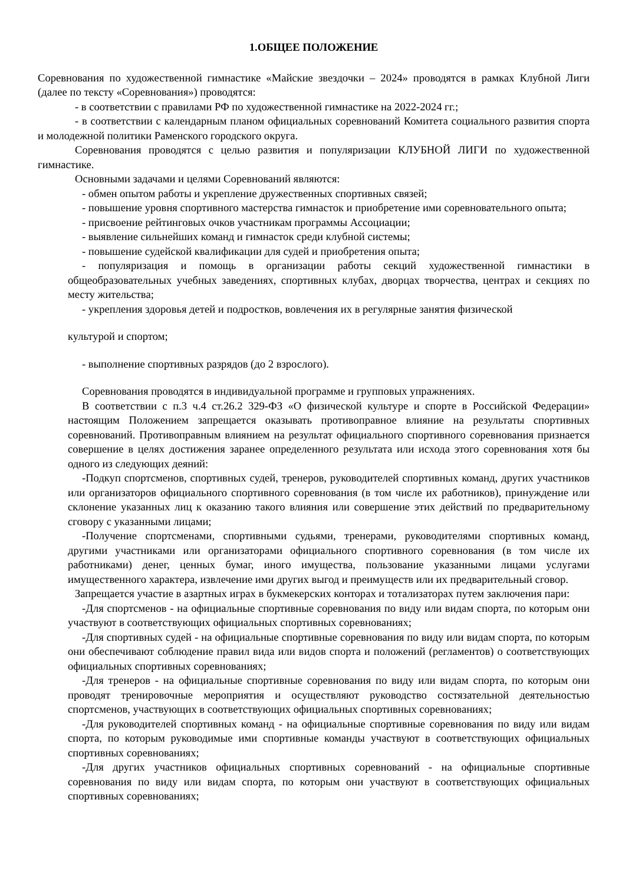1.ОБЩЕЕ ПОЛОЖЕНИЕ
Соревнования по художественной гимнастике «Майские звездочки – 2024» проводятся в рамках Клубной Лиги (далее по тексту «Соревнования») проводятся:
- в соответствии с правилами РФ по художественной гимнастике на 2022-2024 гг.;
- в соответствии с календарным планом официальных соревнований Комитета социального развития спорта и молодежной политики Раменского городского округа.
Соревнования проводятся с целью развития и популяризации КЛУБНОЙ ЛИГИ по художественной гимнастике.
Основными задачами и целями Соревнований являются:
- обмен опытом работы и укрепление дружественных спортивных связей;
- повышение уровня спортивного мастерства гимнасток и приобретение ими соревновательного опыта;
- присвоение рейтинговых очков участникам программы Ассоциации;
- выявление сильнейших команд и гимнасток среди клубной системы;
- повышение судейской квалификации для судей и приобретения опыта;
- популяризация и помощь в организации работы секций художественной гимнастики в общеобразовательных учебных заведениях, спортивных клубах, дворцах творчества, центрах и секциях по месту жительства;
- укрепления здоровья детей и подростков, вовлечения их в регулярные занятия физической
культурой и спортом;
- выполнение спортивных разрядов (до 2 взрослого).
Соревнования проводятся в индивидуальной программе и групповых упражнениях.
В соответствии с п.3 ч.4 ст.26.2 329-ФЗ «О физической культуре и спорте в Российской Федерации» настоящим Положением запрещается оказывать противоправное влияние на результаты спортивных соревнований. Противоправным влиянием на результат официального спортивного соревнования признается совершение в целях достижения заранее определенного результата или исхода этого соревнования хотя бы одного из следующих деяний:
-Подкуп спортсменов, спортивных судей, тренеров, руководителей спортивных команд, других участников или организаторов официального спортивного соревнования (в том числе их работников), принуждение или склонение указанных лиц к оказанию такого влияния или совершение этих действий по предварительному сговору с указанными лицами;
-Получение спортсменами, спортивными судьями, тренерами, руководителями спортивных команд, другими участниками или организаторами официального спортивного соревнования (в том числе их работниками) денег, ценных бумаг, иного имущества, пользование указанными лицами услугами имущественного характера, извлечение ими других выгод и преимуществ или их предварительный сговор.
Запрещается участие в азартных играх в букмекерских конторах и тотализаторах путем заключения пари:
-Для спортсменов - на официальные спортивные соревнования по виду или видам спорта, по которым они участвуют в соответствующих официальных спортивных соревнованиях;
-Для спортивных судей - на официальные спортивные соревнования по виду или видам спорта, по которым они обеспечивают соблюдение правил вида или видов спорта и положений (регламентов) о соответствующих официальных спортивных соревнованиях;
-Для тренеров - на официальные спортивные соревнования по виду или видам спорта, по которым они проводят тренировочные мероприятия и осуществляют руководство состязательной деятельностью спортсменов, участвующих в соответствующих официальных спортивных соревнованиях;
-Для руководителей спортивных команд - на официальные спортивные соревнования по виду или видам спорта, по которым руководимые ими спортивные команды участвуют в соответствующих официальных спортивных соревнованиях;
-Для других участников официальных спортивных соревнований - на официальные спортивные соревнования по виду или видам спорта, по которым они участвуют в соответствующих официальных спортивных соревнованиях;